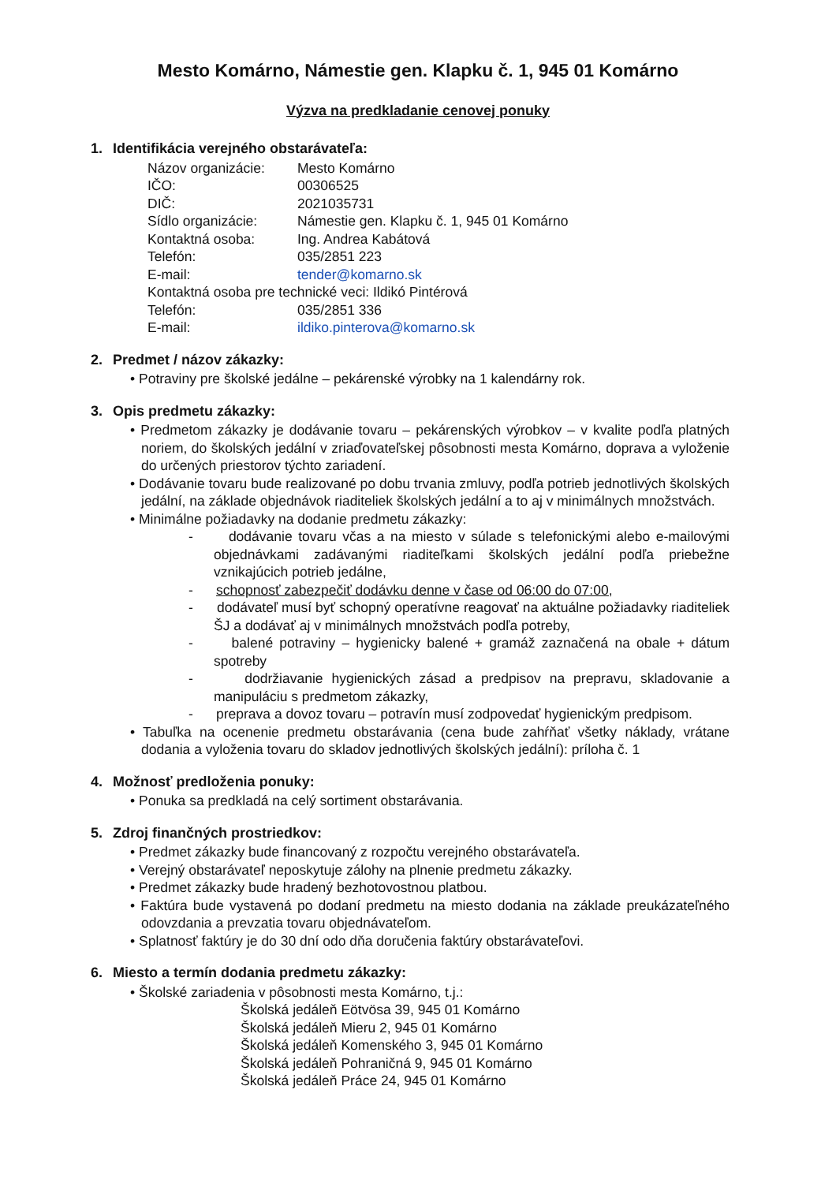Mesto Komárno, Námestie gen. Klapku č. 1, 945 01 Komárno
Výzva na predkladanie cenovej ponuky
1. Identifikácia verejného obstarávateľa:
| Názov organizácie: | Mesto Komárno |
| IČO: | 00306525 |
| DIČ: | 2021035731 |
| Sídlo organizácie: | Námestie gen. Klapku č. 1, 945 01 Komárno |
| Kontaktná osoba: | Ing. Andrea Kabátová |
| Telefón: | 035/2851 223 |
| E-mail: | tender@komarno.sk |
| Kontaktná osoba pre technické veci: Ildikó Pintérová | |
| Telefón: | 035/2851 336 |
| E-mail: | ildiko.pinterova@komarno.sk |
2. Predmet / názov zákazky:
• Potraviny pre školské jedálne – pekárenské výrobky na 1 kalendárny rok.
3. Opis predmetu zákazky:
• Predmetom zákazky je dodávanie tovaru – pekárenských výrobkov – v kvalite podľa platných noriem, do školských jedální v zriaďovateľskej pôsobnosti mesta Komárno, doprava a vyloženie do určených priestorov týchto zariadení.
• Dodávanie tovaru bude realizované po dobu trvania zmluvy, podľa potrieb jednotlivých školských jedální, na základe objednávok riaditeliek školských jedální a to aj v minimálnych množstvách.
• Minimálne požiadavky na dodanie predmetu zákazky:
- dodávanie tovaru včas a na miesto v súlade s telefonickými alebo e-mailovými objednávkami zadávanými riaditeľkami školských jedální podľa priebežne vznikajúcich potrieb jedálne,
- schopnosť zabezpečiť dodávku denne v čase od 06:00 do 07:00,
- dodávateľ musí byť schopný operatívne reagovať na aktuálne požiadavky riaditeliek ŠJ a dodávať aj v minimálnych množstvách podľa potreby,
- balené potraviny – hygienicky balené + gramáž zaznačená na obale + dátum spotreby
- dodržiavanie hygienických zásad a predpisov na prepravu, skladovanie a manipuláciu s predmetom zákazky,
- preprava a dovoz tovaru – potravín musí zodpovedať hygienickým predpisom.
• Tabuľka na ocenenie predmetu obstarávania (cena bude zahŕňať všetky náklady, vrátane dodania a vyloženia tovaru do skladov jednotlivých školských jedální): príloha č. 1
4. Možnosť predloženia ponuky:
• Ponuka sa predkladá na celý sortiment obstarávania.
5. Zdroj finančných prostriedkov:
• Predmet zákazky bude financovaný z rozpočtu verejného obstarávateľa.
• Verejný obstarávateľ neposkytuje zálohy na plnenie predmetu zákazky.
• Predmet zákazky bude hradený bezhotovostnou platbou.
• Faktúra bude vystavená po dodaní predmetu na miesto dodania na základe preukázateľného odovzdania a prevzatia tovaru objednávateľom.
• Splatnosť faktúry je do 30 dní odo dňa doručenia faktúry obstarávateľovi.
6. Miesto a termín dodania predmetu zákazky:
• Školské zariadenia v pôsobnosti mesta Komárno, t.j.:
Školská jedáleň Eötvösa 39, 945 01 Komárno
Školská jedáleň Mieru 2, 945 01 Komárno
Školská jedáleň Komenského 3, 945 01 Komárno
Školská jedáleň Pohraničná 9, 945 01 Komárno
Školská jedáleň Práce 24, 945 01 Komárno